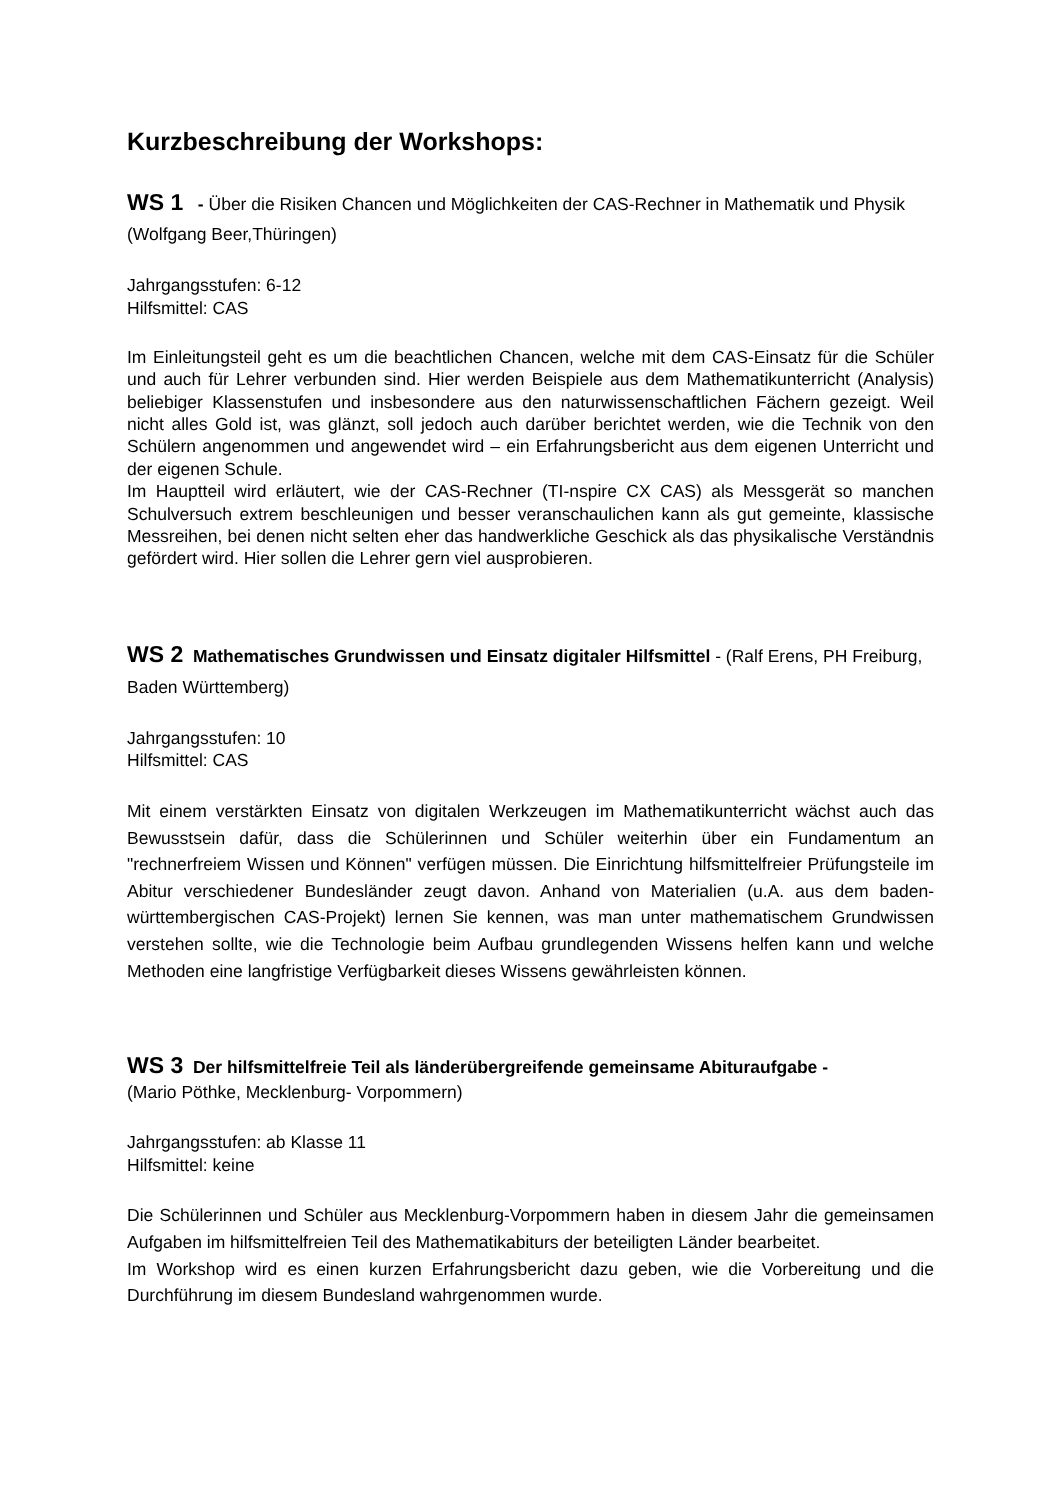Kurzbeschreibung der Workshops:
WS 1 - Über die Risiken Chancen und Möglichkeiten der CAS-Rechner in Mathematik und Physik (Wolfgang Beer,Thüringen)
Jahrgangsstufen: 6-12
Hilfsmittel: CAS
Im Einleitungsteil geht es um die beachtlichen Chancen, welche mit dem CAS-Einsatz für die Schüler und auch für Lehrer verbunden sind. Hier werden Beispiele aus dem Mathematikunterricht (Analysis) beliebiger Klassenstufen und insbesondere aus den naturwissenschaftlichen Fächern gezeigt. Weil nicht alles Gold ist, was glänzt, soll jedoch auch darüber berichtet werden, wie die Technik von den Schülern angenommen und angewendet wird – ein Erfahrungsbericht aus dem eigenen Unterricht und der eigenen Schule.
Im Hauptteil wird erläutert, wie der CAS-Rechner (TI-nspire CX CAS) als Messgerät so manchen Schulversuch extrem beschleunigen und besser veranschaulichen kann als gut gemeinte, klassische Messreihen, bei denen nicht selten eher das handwerkliche Geschick als das physikalische Verständnis gefördert wird. Hier sollen die Lehrer gern viel ausprobieren.
WS 2 Mathematisches Grundwissen und Einsatz digitaler Hilfsmittel - (Ralf Erens, PH Freiburg, Baden Württemberg)
Jahrgangsstufen: 10
Hilfsmittel: CAS
Mit einem verstärkten Einsatz von digitalen Werkzeugen im Mathematikunterricht wächst auch das Bewusstsein dafür, dass die Schülerinnen und Schüler weiterhin über ein Fundamentum an "rechnerfreiem Wissen und Können" verfügen müssen. Die Einrichtung hilfsmittelfreier Prüfungsteile im Abitur verschiedener Bundesländer zeugt davon. Anhand von Materialien (u.A. aus dem baden-württembergischen CAS-Projekt) lernen Sie kennen, was man unter mathematischem Grundwissen verstehen sollte, wie die Technologie beim Aufbau grundlegenden Wissens helfen kann und welche Methoden eine langfristige Verfügbarkeit dieses Wissens gewährleisten können.
WS 3 Der hilfsmittelfreie Teil als länderübergreifende gemeinsame Abituraufgabe -
(Mario Pöthke, Mecklenburg- Vorpommern)
Jahrgangsstufen: ab Klasse 11
Hilfsmittel: keine
Die Schülerinnen und Schüler aus Mecklenburg-Vorpommern haben in diesem Jahr die gemeinsamen Aufgaben im hilfsmittelfreien Teil des Mathematikabiturs der beteiligten Länder bearbeitet.
Im Workshop wird es einen kurzen Erfahrungsbericht dazu geben, wie die Vorbereitung und die Durchführung im diesem Bundesland wahrgenommen wurde.